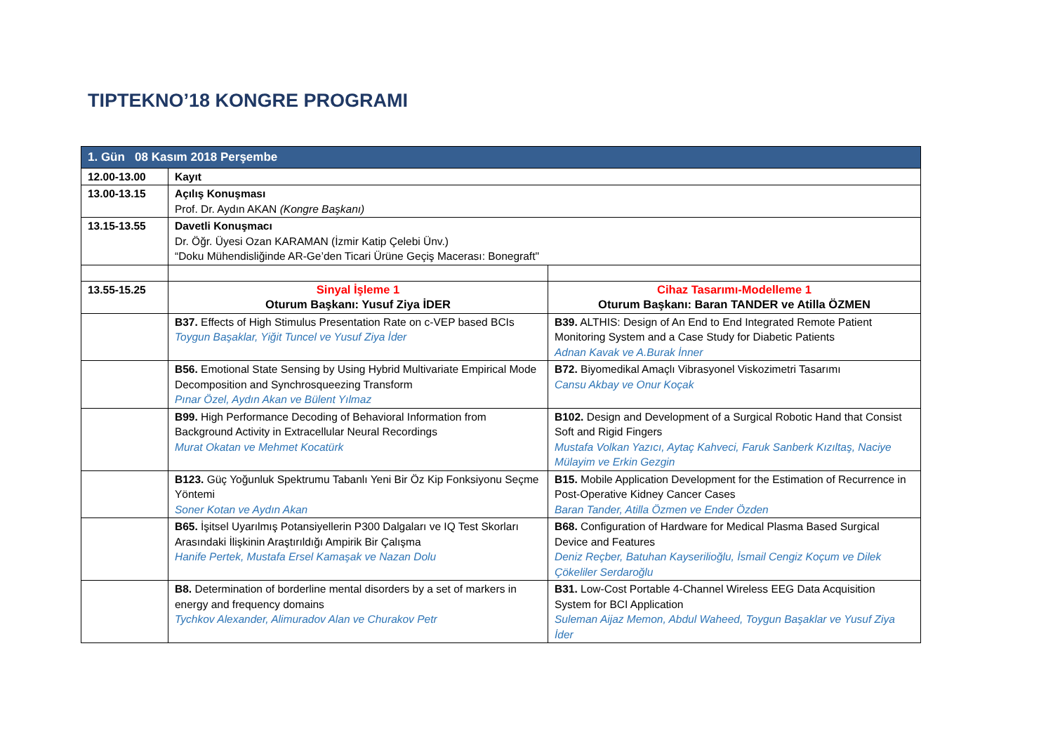TIPTEKNO’18 KONGRE PROGRAMI
| 1. Gün 08 Kasım 2018 Perşembe | | |
| --- | --- | --- |
| 12.00-13.00 | Kayıt | |
| 13.00-13.15 | Açılış Konuşması Prof. Dr. Aydın AKAN (Kongre Başkanı) | |
| 13.15-13.55 | Davetli Konuşmacı Dr. Öğr. Üyesi Ozan KARAMAN (İzmir Katip Çelebi Ünv.) “Doku Mühendisliğinde AR-Ge’den Ticari Ürüne Geçiş Macerası: Bonegraft" | |
| 13.55-15.25 | Sinyal İşleme 1 Oturum Başkanı: Yusuf Ziya İDER | Cihaz Tasarımı-Modelleme 1 Oturum Başkanı: Baran TANDER ve Atilla ÖZMEN |
| | B37. Effects of High Stimulus Presentation Rate on c-VEP based BCIs Toygun Başaklar, Yiğit Tuncel ve Yusuf Ziya İder | B39. ALTHIS: Design of An End to End Integrated Remote Patient Monitoring System and a Case Study for Diabetic Patients Adnan Kavak ve A.Burak İnner |
| | B56. Emotional State Sensing by Using Hybrid Multivariate Empirical Mode Decomposition and Synchrosqueezing Transform Pınar Özel, Aydın Akan ve Bülent Yılmaz | B72. Biyomedikal Amaçlı Vibrasyonel Viskozimetri Tasarımı Cansu Akbay ve Onur Koçak |
| | B99. High Performance Decoding of Behavioral Information from Background Activity in Extracellular Neural Recordings Murat Okatan ve Mehmet Kocatürk | B102. Design and Development of a Surgical Robotic Hand that Consist Soft and Rigid Fingers Mustafa Volkan Yazıcı, Aytaç Kahveci, Faruk Sanberk Kızıltaş, Naciye Mülayim ve Erkin Gezgin |
| | B123. Güç Yoğunluk Spektrumu Tabanlı Yeni Bir Öz Kip Fonksiyonu Seçme Yöntemi Soner Kotan ve Aydın Akan | B15. Mobile Application Development for the Estimation of Recurrence in Post-Operative Kidney Cancer Cases Baran Tander, Atilla Özmen ve Ender Özden |
| | B65. İşitsel Uyarılmış Potansiyellerin P300 Dalgaları ve IQ Test Skorları Arasındaki İlişkinin Araştırıldığı Ampirik Bir Çalışma Hanife Pertek, Mustafa Ersel Kamaşak ve Nazan Dolu | B68. Configuration of Hardware for Medical Plasma Based Surgical Device and Features Deniz Reçber, Batuhan Kayserilioğlu, İsmail Cengiz Koçum ve Dilek Çökeliler Serdaroğlu |
| | B8. Determination of borderline mental disorders by a set of markers in energy and frequency domains Tychkov Alexander, Alimuradov Alan ve Churakov Petr | B31. Low-Cost Portable 4-Channel Wireless EEG Data Acquisition System for BCI Application Suleman Aijaz Memon, Abdul Waheed, Toygun Başaklar ve Yusuf Ziya İder |